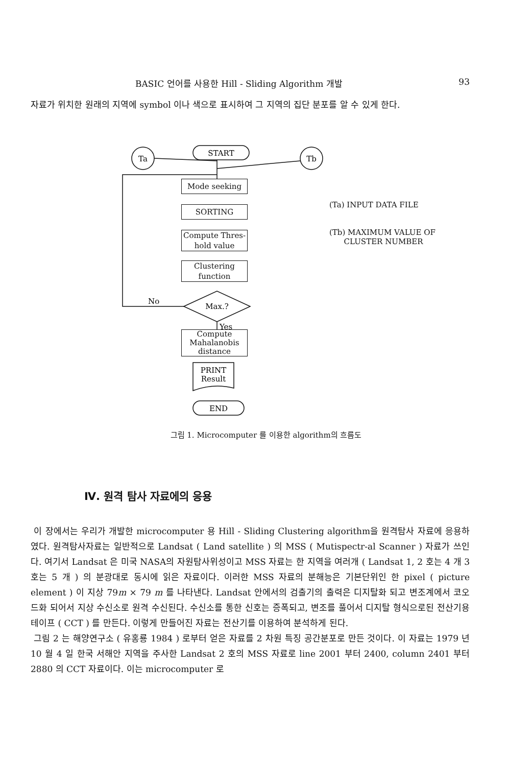BASIC 언어를 사용한 Hill - Sliding Algorithm 개발 93
자료가 위치한 원래의 지역에 symbol 이나 색으로 표시하여 그 지역의 집단 분포를 알 수 있게 한다.
Ta
Tb
START
No
Max.?
Yes
PRINT
Result
END
Mode seeking
SORTING
Compute Thres-
hold value
Clustering
function
Compute
Mahalanobis
distance
(Ta) INPUT DATA FILE
(Tb) MAXIMUM VALUE OF
CLUSTER NUMBER
그림 1. Microcomputer 를 이용한 algorithm의 흐름도
Ⅳ. 원격 탐사 자료에의 응용
이 장에서는 우리가 개발한 microcomputer 용 Hill - Sliding Clustering algorithm을 원격탐사 자료에 응용하였다. 원격탐사자료는 일반적으로 Landsat ( Land satellite ) 의 MSS ( Mutispectr-al Scanner ) 자료가 쓰인다. 여기서 Landsat 은 미국 NASA의 자원탐사위성이고 MSS 자료는 한 지역을 여러개 ( Landsat 1, 2 호는 4 개 3 호는 5 개 ) 의 분광대로 동시에 읽은 자료이다. 이러한 MSS 자료의 분해능은 기본단위인 한 pixel ( picture element ) 이 지상 79m × 79 m 를 나타낸다. Landsat 안에서의 검출기의 출력은 디지탈화 되고 변조계에서 코오드화 되어서 지상 수신소로 원격 수신된다. 수신소를 통한 신호는 증폭되고, 변조를 풀어서 디지탈 형식으로된 전산기용 테이프 ( CCT ) 를 만든다. 이렇게 만들어진 자료는 전산기를 이용하여 분석하게 된다.
그림 2 는 해양연구소 ( 유홍룡 1984 ) 로부터 얻은 자료를 2 차원 특징 공간분포로 만든 것이다. 이 자료는 1979 년 10 월 4 일 한국 서해안 지역을 주사한 Landsat 2 호의 MSS 자료로 line 2001 부터 2400, column 2401 부터 2880 의 CCT 자료이다. 이는 microcomputer 로